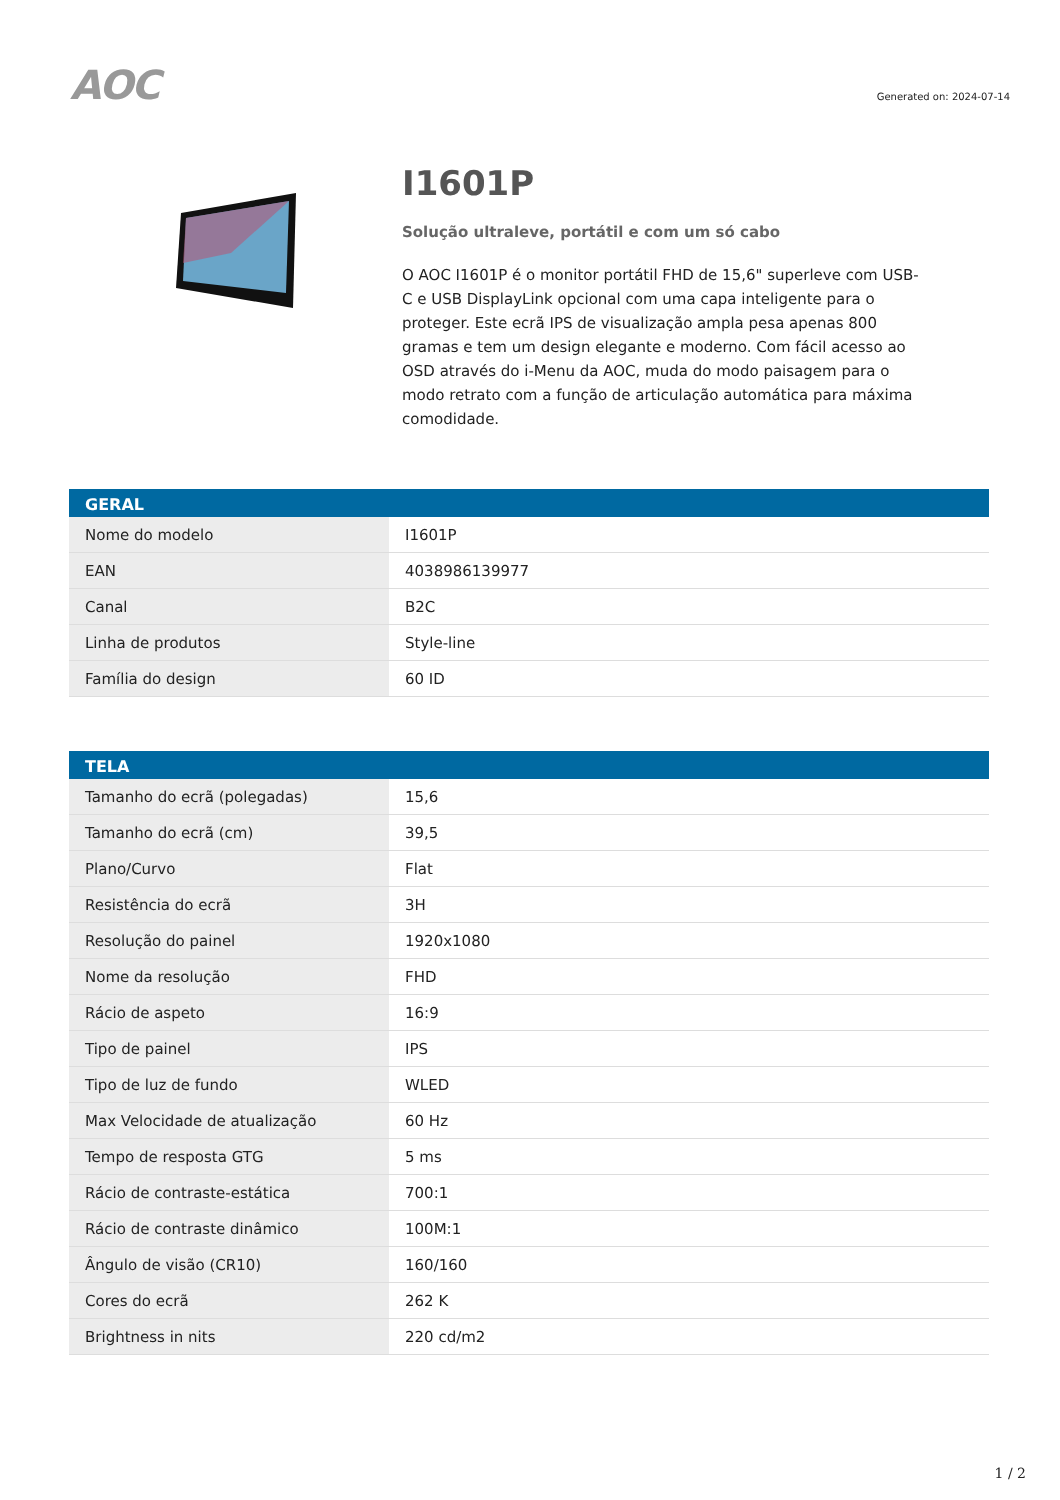AOC
Generated on: 2024-07-14
I1601P
Solução ultraleve, portátil e com um só cabo
O AOC I1601P é o monitor portátil FHD de 15,6" superleve com USB-C e USB DisplayLink opcional com uma capa inteligente para o proteger. Este ecrã IPS de visualização ampla pesa apenas 800 gramas e tem um design elegante e moderno. Com fácil acesso ao OSD através do i-Menu da AOC, muda do modo paisagem para o modo retrato com a função de articulação automática para máxima comodidade.
| GERAL | |
| --- | --- |
| Nome do modelo | I1601P |
| EAN | 4038986139977 |
| Canal | B2C |
| Linha de produtos | Style-line |
| Família do design | 60 ID |
| TELA | |
| --- | --- |
| Tamanho do ecrã (polegadas) | 15,6 |
| Tamanho do ecrã (cm) | 39,5 |
| Plano/Curvo | Flat |
| Resistência do ecrã | 3H |
| Resolução do painel | 1920x1080 |
| Nome da resolução | FHD |
| Rácio de aspeto | 16:9 |
| Tipo de painel | IPS |
| Tipo de luz de fundo | WLED |
| Max Velocidade de atualização | 60 Hz |
| Tempo de resposta GTG | 5 ms |
| Rácio de contraste-estática | 700:1 |
| Rácio de contraste dinâmico | 100M:1 |
| Ângulo de visão (CR10) | 160/160 |
| Cores do ecrã | 262 K |
| Brightness in nits | 220 cd/m2 |
1 / 2